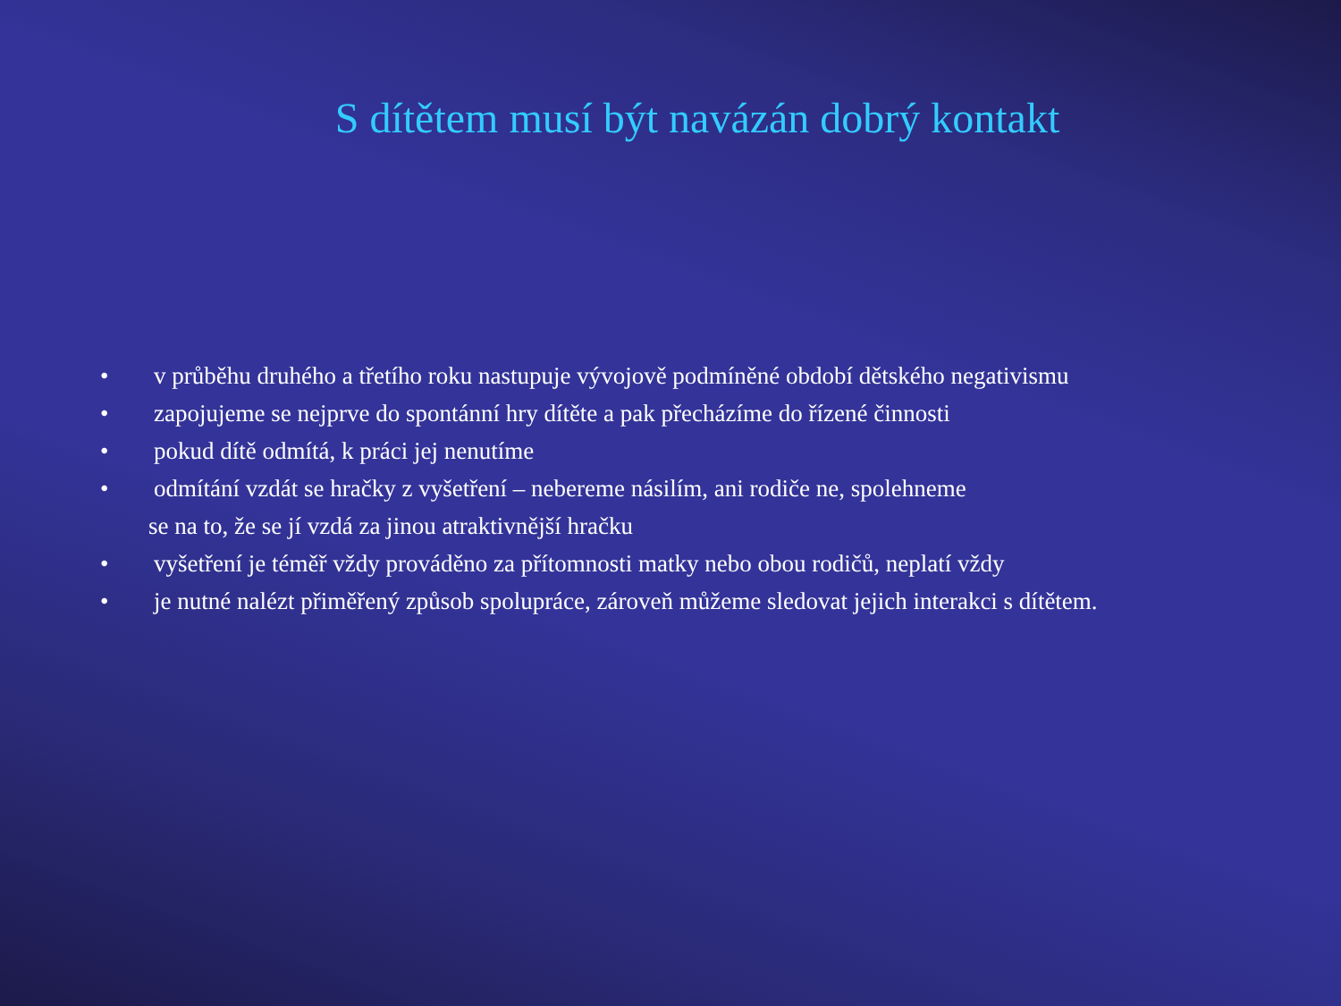S dítětem musí být navázán dobrý kontakt
• v průběhu druhého a třetího roku nastupuje vývojově podmíněné období dětského negativismu
• zapojujeme se nejprve do spontánní hry dítěte a pak přecházíme do řízené činnosti
• pokud dítě odmítá, k práci jej nenutíme
• odmítání vzdát se hračky z vyšetření – nebereme násilím, ani rodiče ne, spolehneme
se na to, že se jí vzdá za jinou atraktivnější hračku
• vyšetření je téměř vždy prováděno za přítomnosti matky nebo obou rodičů, neplatí vždy
• je nutné nalézt přiměřený způsob spolupráce, zároveň můžeme sledovat jejich interakci s dítětem.